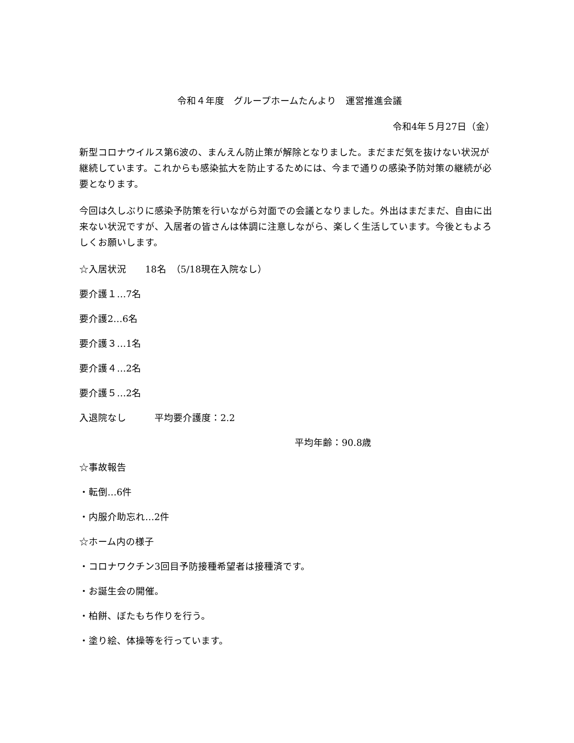令和４年度　グループホームたんより　運営推進会議
令和4年５月27日（金）
新型コロナウイルス第6波の、まんえん防止策が解除となりました。まだまだ気を抜けない状況が継続しています。これからも感染拡大を防止するためには、今まで通りの感染予防対策の継続が必要となります。
今回は久しぶりに感染予防策を行いながら対面での会議となりました。外出はまだまだ、自由に出来ない状況ですが、入居者の皆さんは体調に注意しながら、楽しく生活しています。今後ともよろしくお願いします。
☆入居状況　　18名　（5/18現在入院なし）
要介護１…7名
要介護2…6名
要介護３…1名
要介護４…2名
要介護５…2名
入退院なし　　　平均要介護度：2.2
平均年齢：90.8歳
☆事故報告
・転倒…6件
・内服介助忘れ…2件
☆ホーム内の様子
・コロナワクチン3回目予防接種希望者は接種済です。
・お誕生会の開催。
・柏餅、ぼたもち作りを行う。
・塗り絵、体操等を行っています。